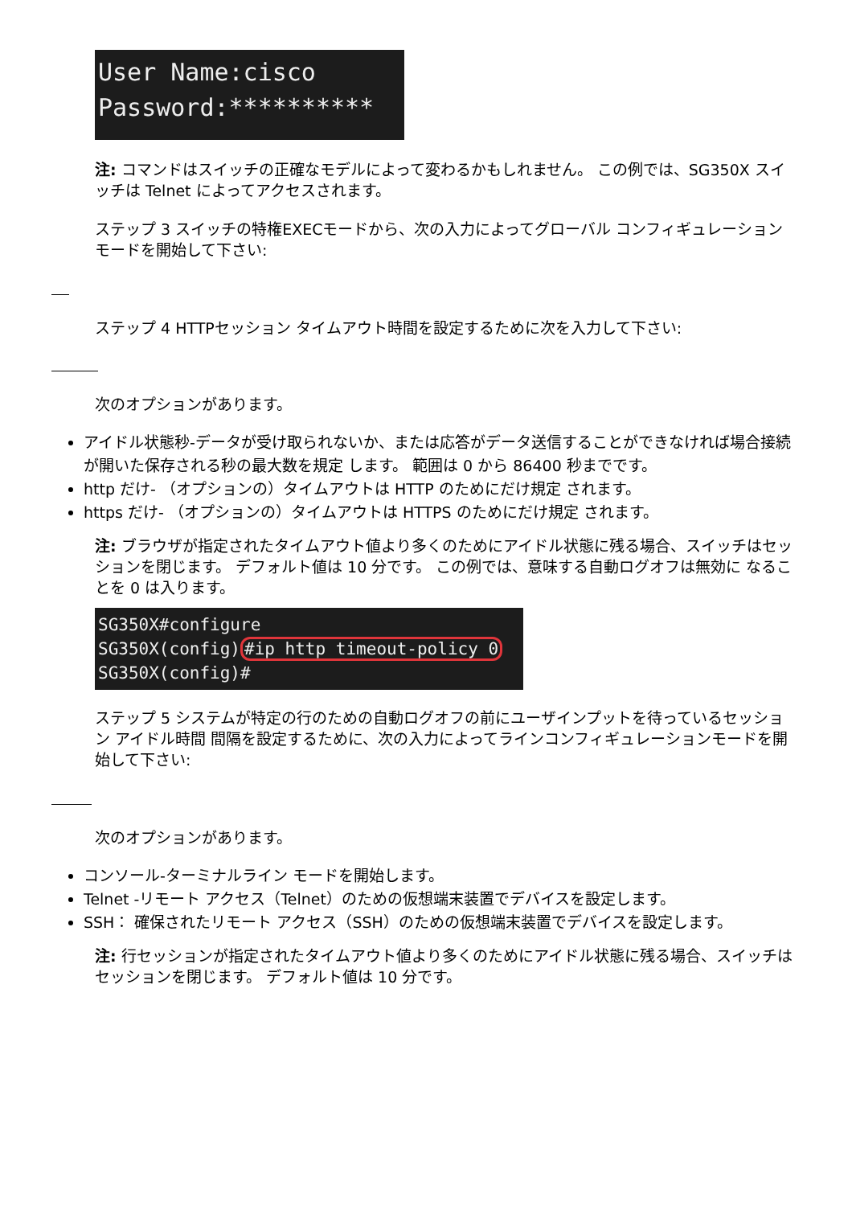User Name:cisco
Password:**********
注: コマンドはスイッチの正確なモデルによって変わるかもしれません。 この例では、SG350X スイッチは Telnet によってアクセスされます。
ステップ 3 スイッチの特権EXECモードから、次の入力によってグローバル コンフィギュレーション モードを開始して下さい:
ステップ 4 HTTPセッション タイムアウト時間を設定するために次を入力して下さい:
次のオプションがあります。
アイドル状態秒-データが受け取られないか、または応答がデータ送信することができなければ場合接続が開いた保存される秒の最大数を規定 します。 範囲は 0 から 86400 秒までです。
http だけ- （オプションの）タイムアウトは HTTP のためにだけ規定 されます。
https だけ- （オプションの）タイムアウトは HTTPS のためにだけ規定 されます。
注: ブラウザが指定されたタイムアウト値より多くのためにアイドル状態に残る場合、スイッチはセッションを閉じます。 デフォルト値は 10 分です。 この例では、意味する自動ログオフは無効に なることを 0 は入ります。
SG350X#configure
SG350X(config)#ip http timeout-policy 0
SG350X(config)#
ステップ 5 システムが特定の行のための自動ログオフの前にユーザインプットを待っているセッション アイドル時間 間隔を設定するために、次の入力によってラインコンフィギュレーションモードを開始して下さい:
次のオプションがあります。
コンソール-ターミナルライン モードを開始します。
Telnet -リモート アクセス（Telnet）のための仮想端末装置でデバイスを設定します。
SSH： 確保されたリモート アクセス（SSH）のための仮想端末装置でデバイスを設定します。
注: 行セッションが指定されたタイムアウト値より多くのためにアイドル状態に残る場合、スイッチはセッションを閉じます。 デフォルト値は 10 分です。